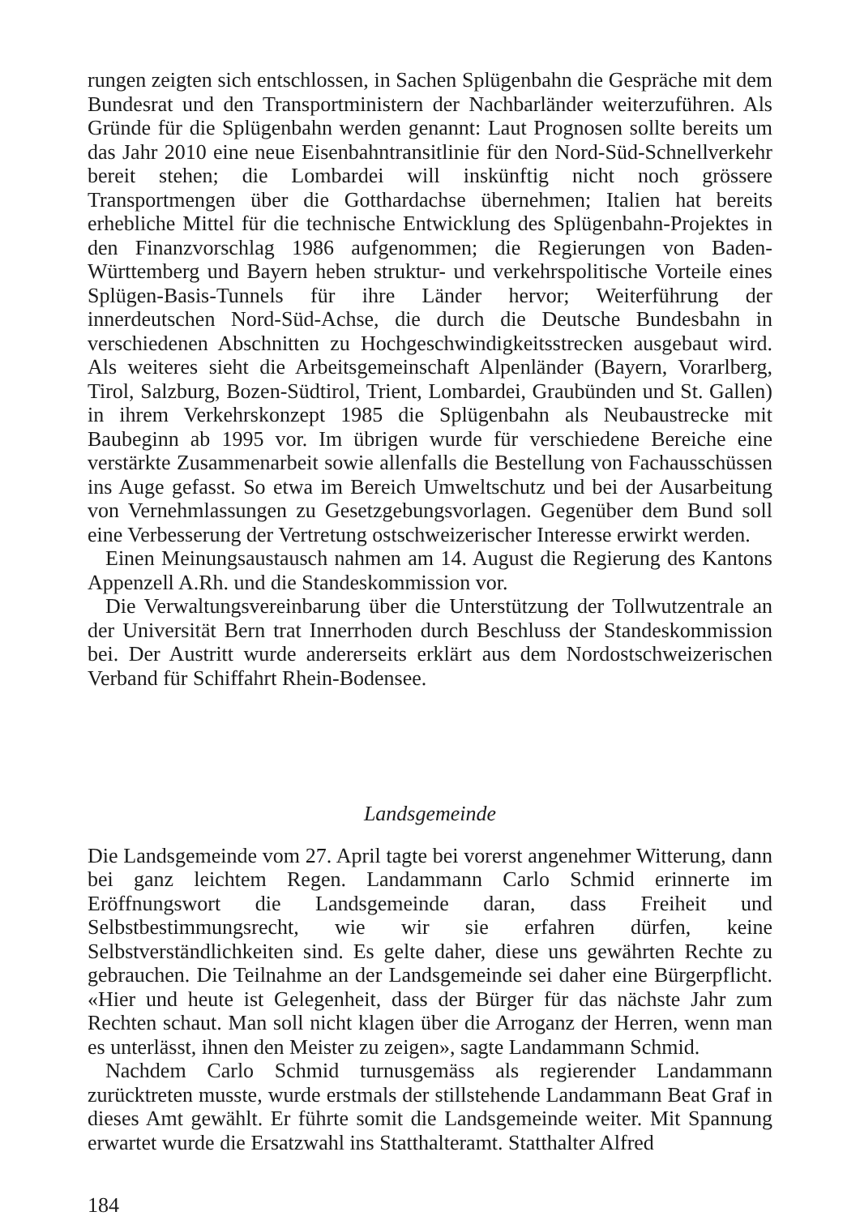rungen zeigten sich entschlossen, in Sachen Splügenbahn die Gespräche mit dem Bundesrat und den Transportministern der Nachbarländer weiterzuführen. Als Gründe für die Splügenbahn werden genannt: Laut Prognosen sollte bereits um das Jahr 2010 eine neue Eisenbahntransitlinie für den Nord-Süd-Schnellverkehr bereit stehen; die Lombardei will inskünftig nicht noch grössere Transportmengen über die Gotthardachse übernehmen; Italien hat bereits erhebliche Mittel für die technische Entwicklung des Splügenbahn-Projektes in den Finanzvorschlag 1986 aufgenommen; die Regierungen von Baden-Württemberg und Bayern heben struktur- und verkehrspolitische Vorteile eines Splügen-Basis-Tunnels für ihre Länder hervor; Weiterführung der innerdeutschen Nord-Süd-Achse, die durch die Deutsche Bundesbahn in verschiedenen Abschnitten zu Hochgeschwindigkeitsstrecken ausgebaut wird. Als weiteres sieht die Arbeitsgemeinschaft Alpenländer (Bayern, Vorarlberg, Tirol, Salzburg, Bozen-Südtirol, Trient, Lombardei, Graubünden und St. Gallen) in ihrem Verkehrskonzept 1985 die Splügenbahn als Neubaustrecke mit Baubeginn ab 1995 vor. Im übrigen wurde für verschiedene Bereiche eine verstärkte Zusammenarbeit sowie allenfalls die Bestellung von Fachausschüssen ins Auge gefasst. So etwa im Bereich Umweltschutz und bei der Ausarbeitung von Vernehmlassungen zu Gesetzgebungsvorlagen. Gegenüber dem Bund soll eine Verbesserung der Vertretung ostschweizerischer Interesse erwirkt werden.
Einen Meinungsaustausch nahmen am 14. August die Regierung des Kantons Appenzell A.Rh. und die Standeskommission vor.
Die Verwaltungsvereinbarung über die Unterstützung der Tollwutzentrale an der Universität Bern trat Innerrhoden durch Beschluss der Standeskommission bei. Der Austritt wurde andererseits erklärt aus dem Nordostschweizerischen Verband für Schiffahrt Rhein-Bodensee.
Landsgemeinde
Die Landsgemeinde vom 27. April tagte bei vorerst angenehmer Witterung, dann bei ganz leichtem Regen. Landammann Carlo Schmid erinnerte im Eröffnungswort die Landsgemeinde daran, dass Freiheit und Selbstbestimmungsrecht, wie wir sie erfahren dürfen, keine Selbstverständlichkeiten sind. Es gelte daher, diese uns gewährten Rechte zu gebrauchen. Die Teilnahme an der Landsgemeinde sei daher eine Bürgerpflicht. «Hier und heute ist Gelegenheit, dass der Bürger für das nächste Jahr zum Rechten schaut. Man soll nicht klagen über die Arroganz der Herren, wenn man es unterlässt, ihnen den Meister zu zeigen», sagte Landammann Schmid.
Nachdem Carlo Schmid turnusgemäss als regierender Landammann zurücktreten musste, wurde erstmals der stillstehende Landammann Beat Graf in dieses Amt gewählt. Er führte somit die Landsgemeinde weiter. Mit Spannung erwartet wurde die Ersatzwahl ins Statthalteramt. Statthalter Alfred
184